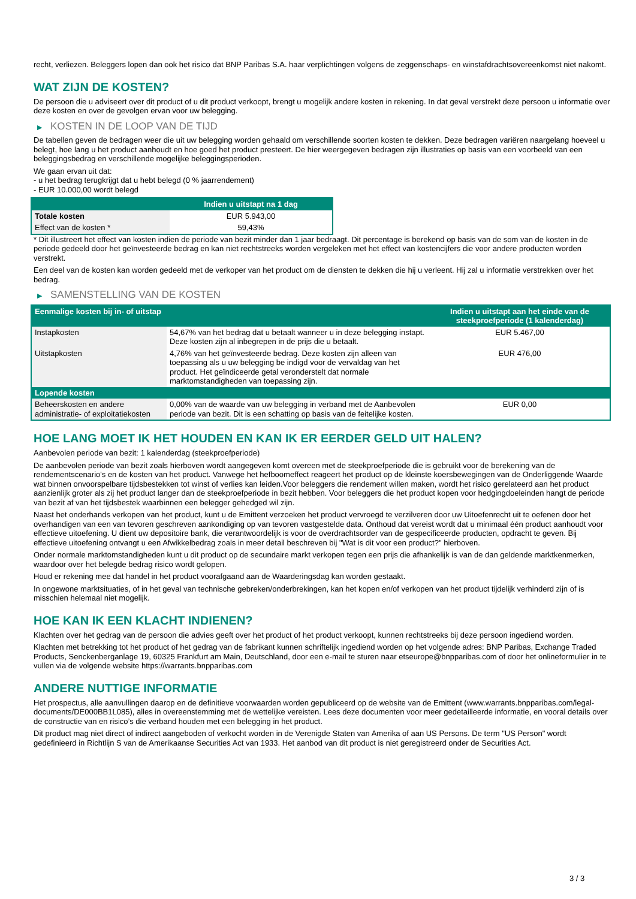recht, verliezen. Beleggers lopen dan ook het risico dat BNP Paribas S.A. haar verplichtingen volgens de zeggenschaps- en winstafdrachtsovereenkomst niet nakomt.
WAT ZIJN DE KOSTEN?
De persoon die u adviseert over dit product of u dit product verkoopt, brengt u mogelijk andere kosten in rekening. In dat geval verstrekt deze persoon u informatie over deze kosten en over de gevolgen ervan voor uw belegging.
▶ KOSTEN IN DE LOOP VAN DE TIJD
De tabellen geven de bedragen weer die uit uw belegging worden gehaald om verschillende soorten kosten te dekken. Deze bedragen variëren naargelang hoeveel u belegt, hoe lang u het product aanhoudt en hoe goed het product presteert. De hier weergegeven bedragen zijn illustraties op basis van een voorbeeld van een beleggingsbedrag en verschillende mogelijke beleggingsperioden.
We gaan ervan uit dat:
- u het bedrag terugkrijgt dat u hebt belegd (0 % jaarrendement)
- EUR 10.000,00 wordt belegd
| | Indien u uitstapt na 1 dag |
| --- | --- |
| Totale kosten | EUR 5.943,00 |
| Effect van de kosten * | 59,43% |
* Dit illustreert het effect van kosten indien de periode van bezit minder dan 1 jaar bedraagt. Dit percentage is berekend op basis van de som van de kosten in de periode gedeeld door het geïnvesteerde bedrag en kan niet rechtstreeks worden vergeleken met het effect van kostencijfers die voor andere producten worden verstrekt.
Een deel van de kosten kan worden gedeeld met de verkoper van het product om de diensten te dekken die hij u verleent. Hij zal u informatie verstrekken over het bedrag.
▶ SAMENSTELLING VAN DE KOSTEN
| Eenmalige kosten bij in- of uitstap | | Indien u uitstapt aan het einde van de steekproefperiode (1 kalenderdag) |
| --- | --- | --- |
| Instapkosten | 54,67% van het bedrag dat u betaalt wanneer u in deze belegging instapt. Deze kosten zijn al inbegrepen in de prijs die u betaalt. | EUR 5.467,00 |
| Uitstapkosten | 4,76% van het geïnvesteerde bedrag. Deze kosten zijn alleen van toepassing als u uw belegging be indigd voor de vervaldag van het product. Het geïndiceerde getal veronderstelt dat normale marktomstandigheden van toepassing zijn. | EUR 476,00 |
| Lopende kosten | | |
| Beheerskosten en andere administratie- of exploitatiekosten | 0,00% van de waarde van uw belegging in verband met de Aanbevolen periode van bezit. Dit is een schatting op basis van de feitelijke kosten. | EUR 0,00 |
HOE LANG MOET IK HET HOUDEN EN KAN IK ER EERDER GELD UIT HALEN?
Aanbevolen periode van bezit: 1 kalenderdag (steekproefperiode)
De aanbevolen periode van bezit zoals hierboven wordt aangegeven komt overeen met de steekproefperiode die is gebruikt voor de berekening van de rendementscenario's en de kosten van het product. Vanwege het hefboomeffect reageert het product op de kleinste koersbewegingen van de Onderliggende Waarde wat binnen onvoorspelbare tijdsbestekken tot winst of verlies kan leiden.Voor beleggers die rendement willen maken, wordt het risico gerelateerd aan het product aanzienlijk groter als zij het product langer dan de steekproefperiode in bezit hebben. Voor beleggers die het product kopen voor hedgingdoeleinden hangt de periode van bezit af van het tijdsbestek waarbinnen een belegger gehedged wil zijn.
Naast het onderhands verkopen van het product, kunt u de Emittent verzoeken het product vervroegd te verzilveren door uw Uitoefenrecht uit te oefenen door het overhandigen van een van tevoren geschreven aankondiging op van tevoren vastgestelde data. Onthoud dat vereist wordt dat u minimaal één product aanhoudt voor effectieve uitoefening. U dient uw depositoire bank, die verantwoordelijk is voor de overdrachtsorder van de gespecificeerde producten, opdracht te geven. Bij effectieve uitoefening ontvangt u een Afwikkelbedrag zoals in meer detail beschreven bij "Wat is dit voor een product?" hierboven.
Onder normale marktomstandigheden kunt u dit product op de secundaire markt verkopen tegen een prijs die afhankelijk is van de dan geldende marktkenmerken, waardoor over het belegde bedrag risico wordt gelopen.
Houd er rekening mee dat handel in het product voorafgaand aan de Waarderingsdag kan worden gestaakt.
In ongewone marktsituaties, of in het geval van technische gebreken/onderbrekingen, kan het kopen en/of verkopen van het product tijdelijk verhinderd zijn of is misschien helemaal niet mogelijk.
HOE KAN IK EEN KLACHT INDIENEN?
Klachten over het gedrag van de persoon die advies geeft over het product of het product verkoopt, kunnen rechtstreeks bij deze persoon ingediend worden.
Klachten met betrekking tot het product of het gedrag van de fabrikant kunnen schriftelijk ingediend worden op het volgende adres: BNP Paribas, Exchange Traded Products, Senckenberganlage 19, 60325 Frankfurt am Main, Deutschland, door een e-mail te sturen naar etseurope@bnpparibas.com of door het onlineformulier in te vullen via de volgende website https://warrants.bnpparibas.com
ANDERE NUTTIGE INFORMATIE
Het prospectus, alle aanvullingen daarop en de definitieve voorwaarden worden gepubliceerd op de website van de Emittent (www.warrants.bnpparibas.com/legal-documents/DE000BB1L085), alles in overeenstemming met de wettelijke vereisten. Lees deze documenten voor meer gedetailleerde informatie, en vooral details over de constructie van en risico’s die verband houden met een belegging in het product.
Dit product mag niet direct of indirect aangeboden of verkocht worden in de Verenigde Staten van Amerika of aan US Persons. De term "US Person" wordt gedefinieerd in Richtlijn S van de Amerikaanse Securities Act van 1933. Het aanbod van dit product is niet geregistreerd onder de Securities Act.
3 / 3